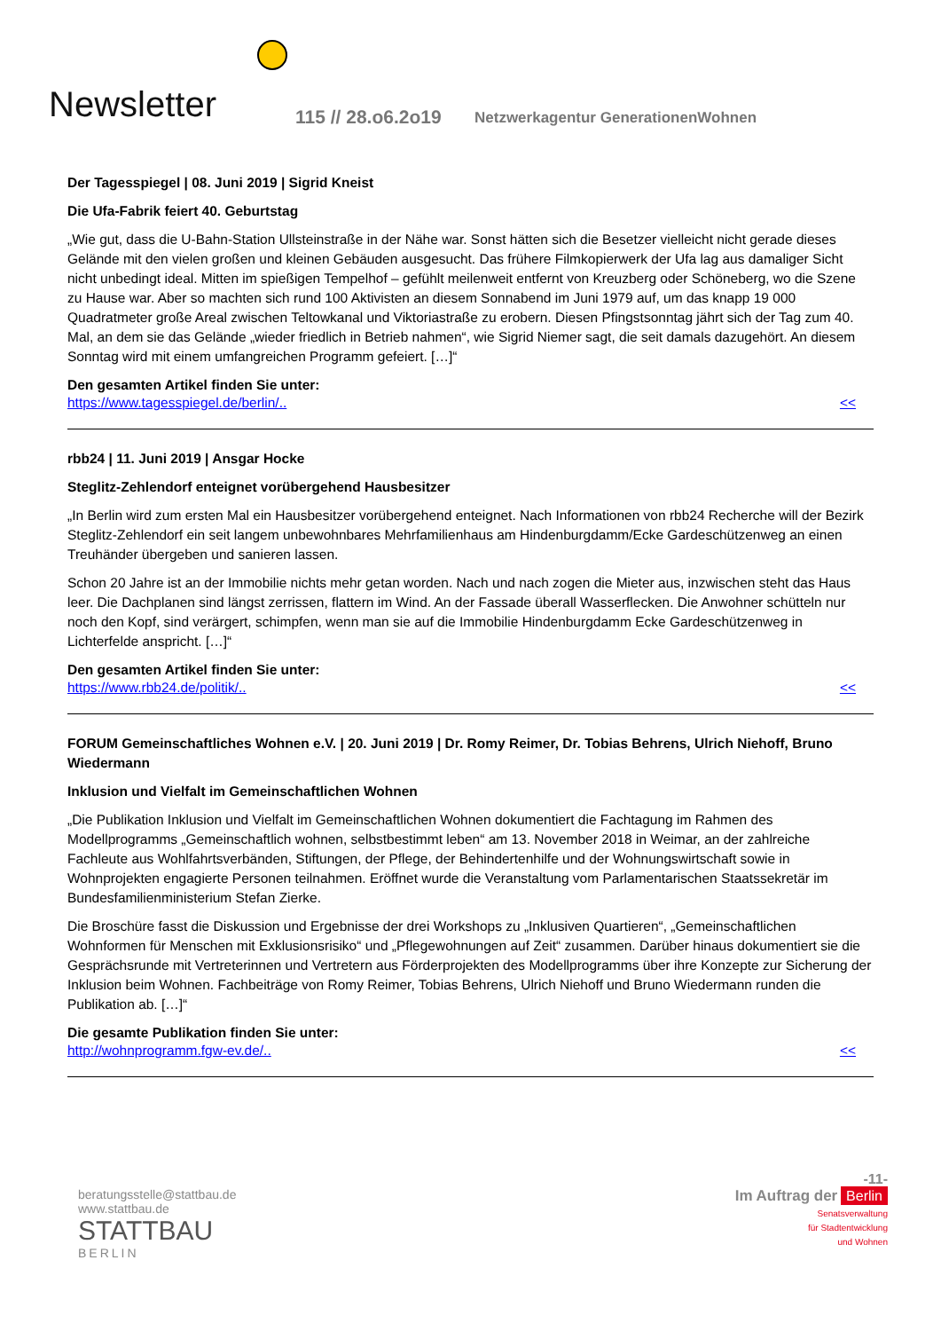Newsletter 115 // 28.o6.2o19
Netzwerkagentur GenerationenWohnen
Der Tagesspiegel | 08. Juni 2019 | Sigrid Kneist
Die Ufa-Fabrik feiert 40. Geburtstag
„Wie gut, dass die U-Bahn-Station Ullsteinstraße in der Nähe war. Sonst hätten sich die Besetzer vielleicht nicht gerade dieses Gelände mit den vielen großen und kleinen Gebäuden ausgesucht. Das frühere Filmkopierwerk der Ufa lag aus damaliger Sicht nicht unbedingt ideal. Mitten im spießigen Tempelhof – gefühlt meilenweit entfernt von Kreuzberg oder Schöneberg, wo die Szene zu Hause war. Aber so machten sich rund 100 Aktivisten an diesem Sonnabend im Juni 1979 auf, um das knapp 19 000 Quadratmeter große Areal zwischen Teltowkanal und Viktoriastraße zu erobern. Diesen Pfingstsonntag jährt sich der Tag zum 40. Mal, an dem sie das Gelände „wieder friedlich in Betrieb nahmen“, wie Sigrid Niemer sagt, die seit damals dazugehört. An diesem Sonntag wird mit einem umfangreichen Programm gefeiert. […]“
Den gesamten Artikel finden Sie unter:
https://www.tagesspiegel.de/berlin/.. <<
rbb24 | 11. Juni 2019 | Ansgar Hocke
Steglitz-Zehlendorf enteignet vorübergehend Hausbesitzer
„In Berlin wird zum ersten Mal ein Hausbesitzer vorübergehend enteignet. Nach Informationen von rbb24 Recherche will der Bezirk Steglitz-Zehlendorf ein seit langem unbewohnbares Mehrfamilienhaus am Hindenburgdamm/Ecke Gardeschützenweg an einen Treuhänder übergeben und sanieren lassen.
Schon 20 Jahre ist an der Immobilie nichts mehr getan worden. Nach und nach zogen die Mieter aus, inzwischen steht das Haus leer. Die Dachplanen sind längst zerrissen, flattern im Wind. An der Fassade überall Wasserflecken. Die Anwohner schütteln nur noch den Kopf, sind verärgert, schimpfen, wenn man sie auf die Immobilie Hindenburgdamm Ecke Gardeschützenweg in Lichterfelde anspricht. […]“
Den gesamten Artikel finden Sie unter:
https://www.rbb24.de/politik/.. <<
FORUM Gemeinschaftliches Wohnen e.V. | 20. Juni 2019 | Dr. Romy Reimer, Dr. Tobias Behrens, Ulrich Niehoff, Bruno Wiedermann
Inklusion und Vielfalt im Gemeinschaftlichen Wohnen
„Die Publikation Inklusion und Vielfalt im Gemeinschaftlichen Wohnen dokumentiert die Fachtagung im Rahmen des Modellprogramms „Gemeinschaftlich wohnen, selbstbestimmt leben“ am 13. November 2018 in Weimar, an der zahlreiche Fachleute aus Wohlfahrtsverbänden, Stiftungen, der Pflege, der Behindertenhilfe und der Wohnungswirtschaft sowie in Wohnprojekten engagierte Personen teilnahmen. Eröffnet wurde die Veranstaltung vom Parlamentarischen Staatssekretär im Bundesfamilienministerium Stefan Zierke.
Die Broschüre fasst die Diskussion und Ergebnisse der drei Workshops zu „Inklusiven Quartieren“, „Gemeinschaftlichen Wohnformen für Menschen mit Exklusionsrisiko“ und „Pflegewohnungen auf Zeit“ zusammen. Darüber hinaus dokumentiert sie die Gesprächsrunde mit Vertreterinnen und Vertretern aus Förderprojekten des Modellprogramms über ihre Konzepte zur Sicherung der Inklusion beim Wohnen. Fachbeiträge von Romy Reimer, Tobias Behrens, Ulrich Niehoff und Bruno Wiedermann runden die Publikation ab. […]“
Die gesamte Publikation finden Sie unter:
http://wohnprogramm.fgw-ev.de/.. <<
-11-
beratungsstelle@stattbau.de
www.stattbau.de
STATTBAU
BERLIN
Im Auftrag der Berlin
Senatsverwaltung
für Stadtentwicklung
und Wohnen